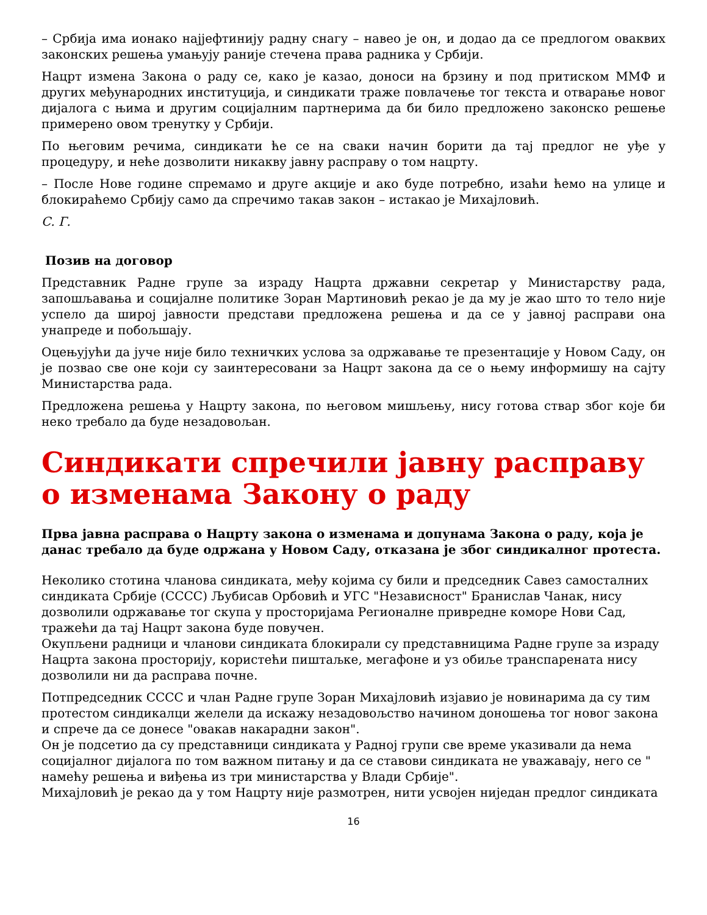– Србија има ионако најјефтинију радну снагу – навео је он, и додао да се предлогом оваквих законских решења умањују раније стечена права радника у Србији.
Нацрт измена Закона о раду се, како је казао, доноси на брзину и под притиском ММФ и других међународних институција, и синдикати траже повлачење тог текста и отварање новог дијалога с њима и другим социјалним партнерима да би било предложено законско решење примерено овом тренутку у Србији.
По његовим речима, синдикати ће се на сваки начин борити да тај предлог не уђе у процедуру, и неће дозволити никакву јавну расправу о том нацрту.
– После Нове године спремамо и друге акције и ако буде потребно, изаћи ћемо на улице и блокираћемо Србију само да спречимо такав закон – истакао је Михајловић.
С. Г.
Позив на договор
Представник Радне групе за израду Нацрта државни секретар у Министарству рада, запошљавања и социјалне политике Зоран Мартиновић рекао је да му је жао што то тело није успело да широј јавности представи предложена решења и да се у јавној расправи она унапреде и побољшају.
Оцењујући да јуче није било техничких услова за одржавање те презентације у Новом Саду, он је позвао све оне који су заинтересовани за Нацрт закона да се о њему информишу на сајту Министарства рада.
Предложена решења у Нацрту закона, по његовом мишљењу, нису готова ствар због које би неко требало да буде незадовољан.
Синдикати спречили јавну расправу о изменама Закону о раду
Прва јавна расправа о Нацрту закона о изменама и допунама Закона о раду, која је данас требало да буде одржана у Новом Саду, отказана је због синдикалног протеста.
Неколико стотина чланова синдиката, међу којима су били и председник Савез самосталних синдиката Србије (СССС) Љубисав Орбовић и УГС "Независност" Бранислав Чанак, нису дозволили одржавање тог скупа у просторијама Регионалне привредне коморе Нови Сад, тражећи да тај Нацрт закона буде повучен.
Окупљени радници и чланови синдиката блокирали су представницима Радне групе за израду Нацрта закона просторију, користећи пиштаљке, мегафоне и уз обиље транспарената нису дозволили ни да расправа почне.
Потпредседник СССС и члан Радне групе Зоран Михајловић изјавио је новинарима да су тим протестом синдикалци желели да искажу незадовољство начином доношења тог новог закона и спрече да се донесе "овакав накарадни закон".
Он је подсетио да су представници синдиката у Радној групи све време указивали да нема социјалног дијалога по том важном питању и да се ставови синдиката не уважавају, него се " намећу решења и виђења из три министарства у Влади Србије".
Михајловић је рекао да у том Нацрту није размотрен, нити усвојен ниједан предлог синдиката
16